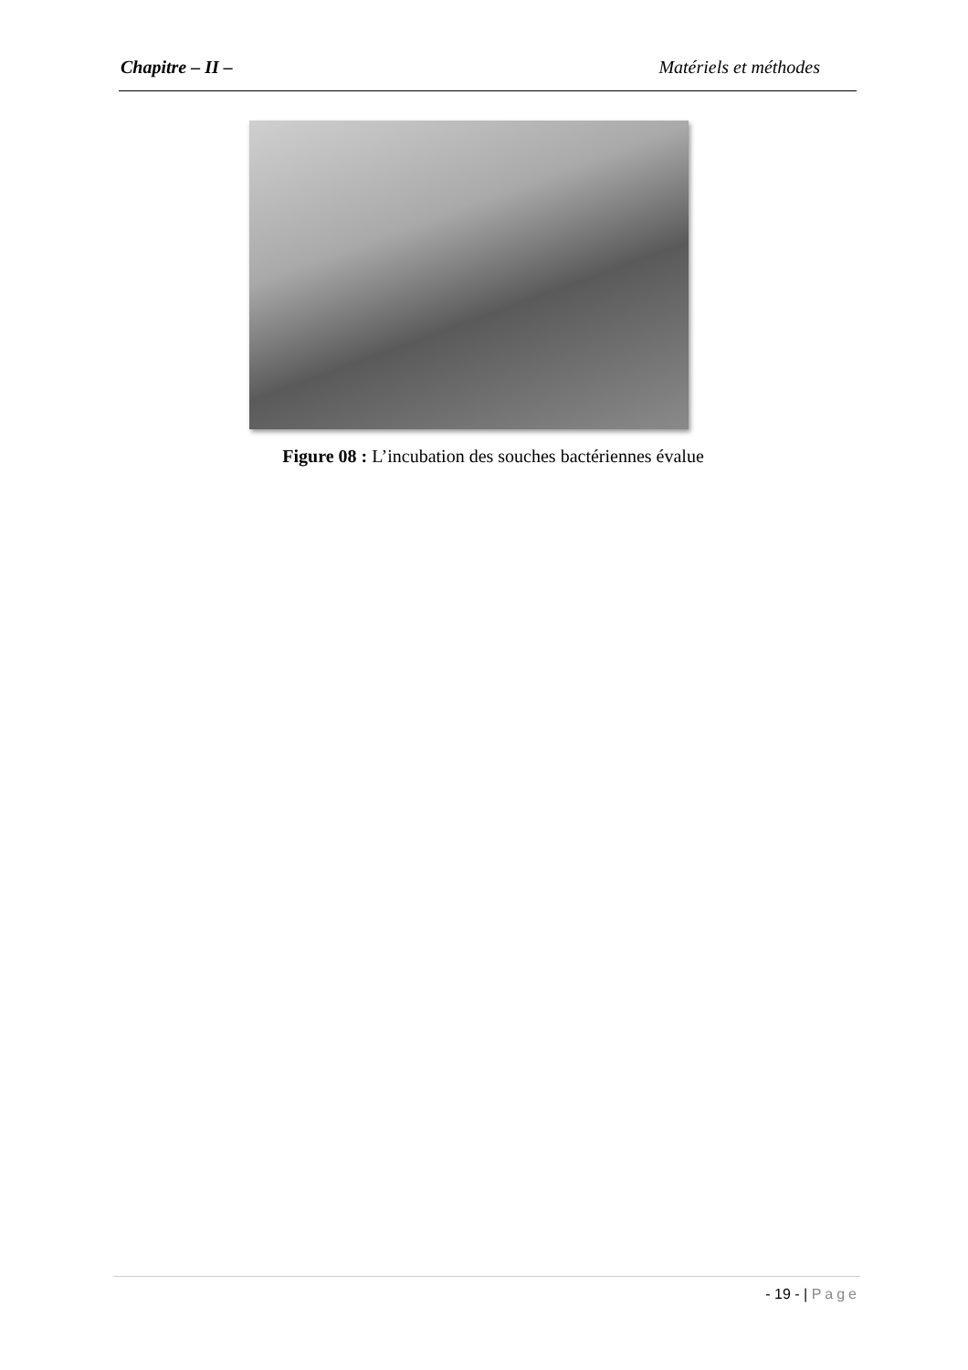Chapitre – II – Matériels et méthodes
Figure 08 : L’incubation des souches bactériennes évalue
- 19 - | Page